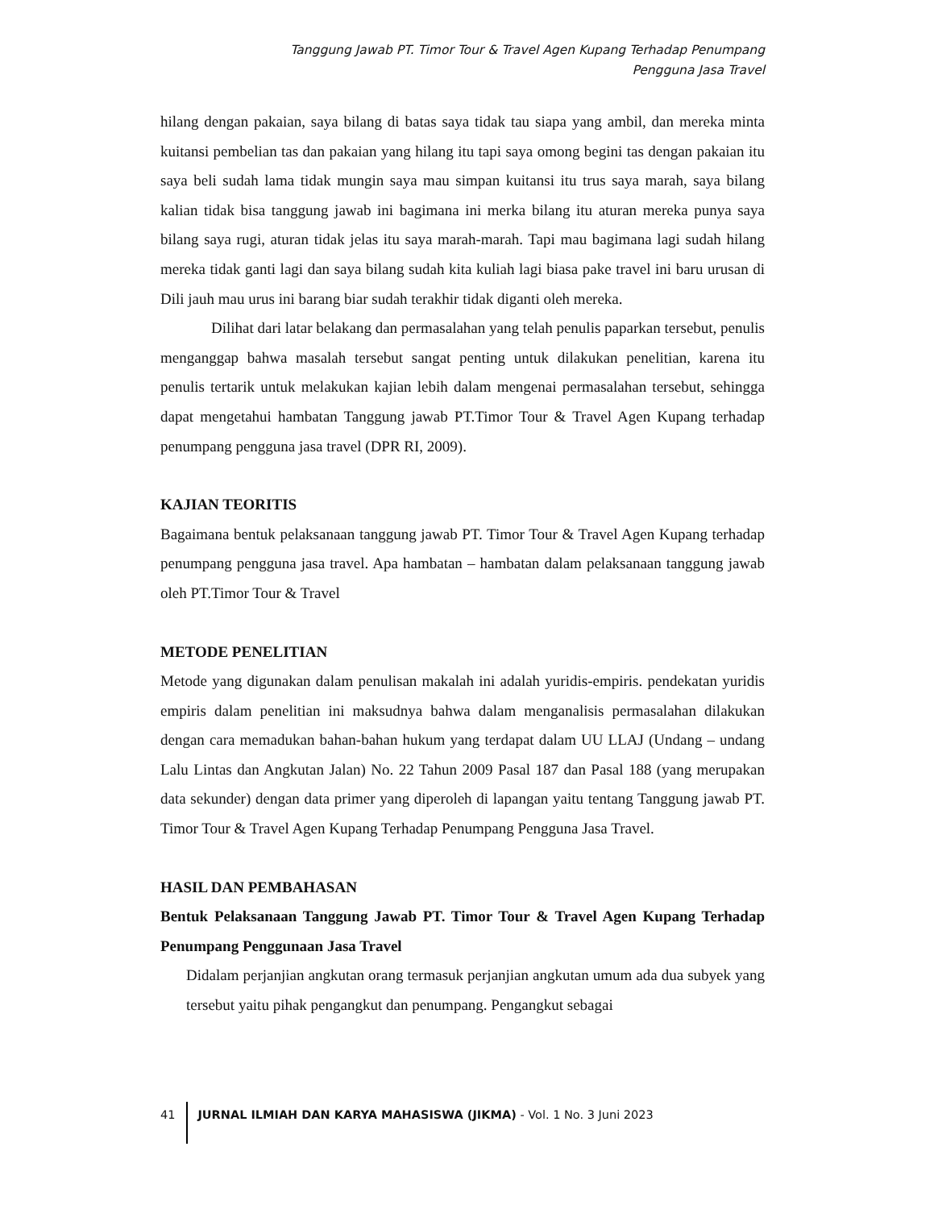Tanggung Jawab PT. Timor Tour & Travel Agen Kupang Terhadap Penumpang
Pengguna Jasa Travel
hilang dengan pakaian, saya bilang di batas saya tidak tau siapa yang ambil, dan mereka minta kuitansi pembelian tas dan pakaian yang hilang itu tapi saya omong begini tas dengan pakaian itu saya beli sudah lama tidak mungin saya mau simpan kuitansi itu trus saya marah, saya bilang kalian tidak bisa tanggung jawab ini bagimana ini merka bilang itu aturan mereka punya saya bilang saya rugi, aturan tidak jelas itu saya marah-marah. Tapi mau bagimana lagi sudah hilang mereka tidak ganti lagi dan saya bilang sudah kita kuliah lagi biasa pake travel ini baru urusan di Dili jauh mau urus ini barang biar sudah terakhir tidak diganti oleh mereka.
Dilihat dari latar belakang dan permasalahan yang telah penulis paparkan tersebut, penulis menganggap bahwa masalah tersebut sangat penting untuk dilakukan penelitian, karena itu penulis tertarik untuk melakukan kajian lebih dalam mengenai permasalahan tersebut, sehingga dapat mengetahui hambatan Tanggung jawab PT.Timor Tour & Travel Agen Kupang terhadap penumpang pengguna jasa travel (DPR RI, 2009).
KAJIAN TEORITIS
Bagaimana bentuk pelaksanaan tanggung jawab PT. Timor Tour & Travel Agen Kupang terhadap penumpang pengguna jasa travel. Apa hambatan – hambatan dalam pelaksanaan tanggung jawab oleh PT.Timor Tour & Travel
METODE PENELITIAN
Metode yang digunakan dalam penulisan makalah ini adalah yuridis-empiris. pendekatan yuridis empiris dalam penelitian ini maksudnya bahwa dalam menganalisis permasalahan dilakukan dengan cara memadukan bahan-bahan hukum yang terdapat dalam UU LLAJ (Undang – undang Lalu Lintas dan Angkutan Jalan) No. 22 Tahun 2009 Pasal 187 dan Pasal 188 (yang merupakan data sekunder) dengan data primer yang diperoleh di lapangan yaitu tentang Tanggung jawab PT. Timor Tour & Travel Agen Kupang Terhadap Penumpang Pengguna Jasa Travel.
HASIL DAN PEMBAHASAN
Bentuk Pelaksanaan Tanggung Jawab PT. Timor Tour & Travel Agen Kupang Terhadap Penumpang Penggunaan Jasa Travel
Didalam perjanjian angkutan orang termasuk perjanjian angkutan umum ada dua subyek yang tersebut yaitu pihak pengangkut dan penumpang. Pengangkut sebagai
41 JURNAL ILMIAH DAN KARYA MAHASISWA (JIKMA) - Vol. 1 No. 3 Juni 2023